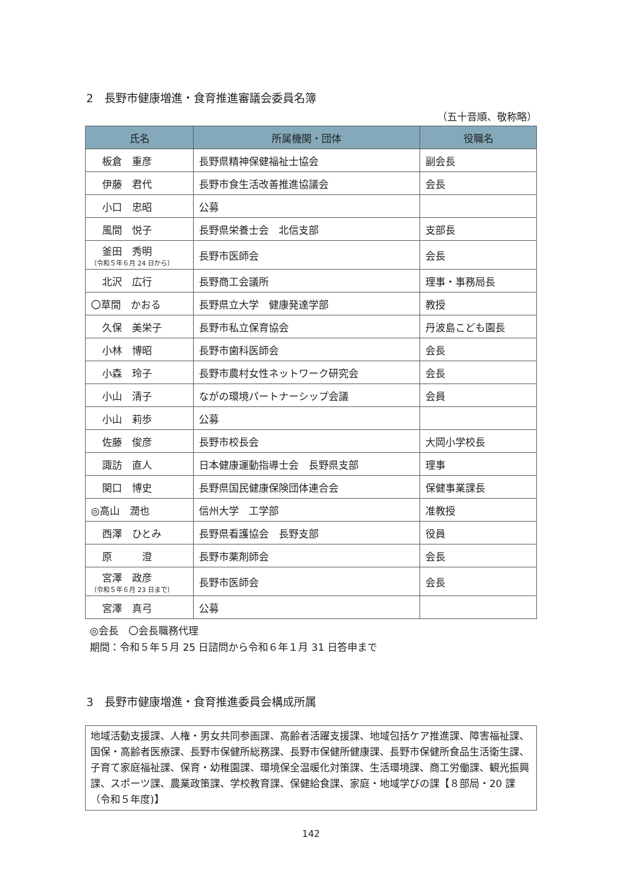2　長野市健康増進・食育推進審議会委員名簿
（五十音順、敬称略）
| 氏名 | 所属機関・団体 | 役職名 |
| --- | --- | --- |
| 板倉 重彦 | 長野県精神保健福祉士協会 | 副会長 |
| 伊藤 君代 | 長野市食生活改善推進協議会 | 会長 |
| 小口 忠昭 | 公募 | |
| 風間 悦子 | 長野県栄養士会 北信支部 | 支部長 |
| 釜田 秀明 （令和５年６月 24 日から） | 長野市医師会 | 会長 |
| 北沢 広行 | 長野商工会議所 | 理事・事務局長 |
| 〇草間 かおる | 長野県立大学 健康発達学部 | 教授 |
| 久保 美栄子 | 長野市私立保育協会 | 丹波島こども園長 |
| 小林 博昭 | 長野市歯科医師会 | 会長 |
| 小森 玲子 | 長野市農村女性ネットワーク研究会 | 会長 |
| 小山 清子 | ながの環境パートナーシップ会議 | 会員 |
| 小山 莉歩 | 公募 | |
| 佐藤 俊彦 | 長野市校長会 | 大岡小学校長 |
| 諏訪 直人 | 日本健康運動指導士会 長野県支部 | 理事 |
| 関口 博史 | 長野県国民健康保険団体連合会 | 保健事業課長 |
| ◎高山 潤也 | 信州大学 工学部 | 准教授 |
| 西澤 ひとみ | 長野県看護協会 長野支部 | 役員 |
| 原 澄 | 長野市薬剤師会 | 会長 |
| 宮澤 政彦 （令和５年６月 23 日まで） | 長野市医師会 | 会長 |
| 宮澤 真弓 | 公募 | |
◎会長　〇会長職務代理
期間：令和５年５月 25 日諮問から令和６年１月 31 日答申まで
3　長野市健康増進・食育推進委員会構成所属
地域活動支援課、人権・男女共同参画課、高齢者活躍支援課、地域包括ケア推進課、障害福祉課、国保・高齢者医療課、長野市保健所総務課、長野市保健所健康課、長野市保健所食品生活衛生課、子育て家庭福祉課、保育・幼稚園課、環境保全温暖化対策課、生活環境課、商工労働課、観光振興課、スポーツ課、農業政策課、学校教育課、保健給食課、家庭・地域学びの課【８部局・20 課（令和５年度)】
142